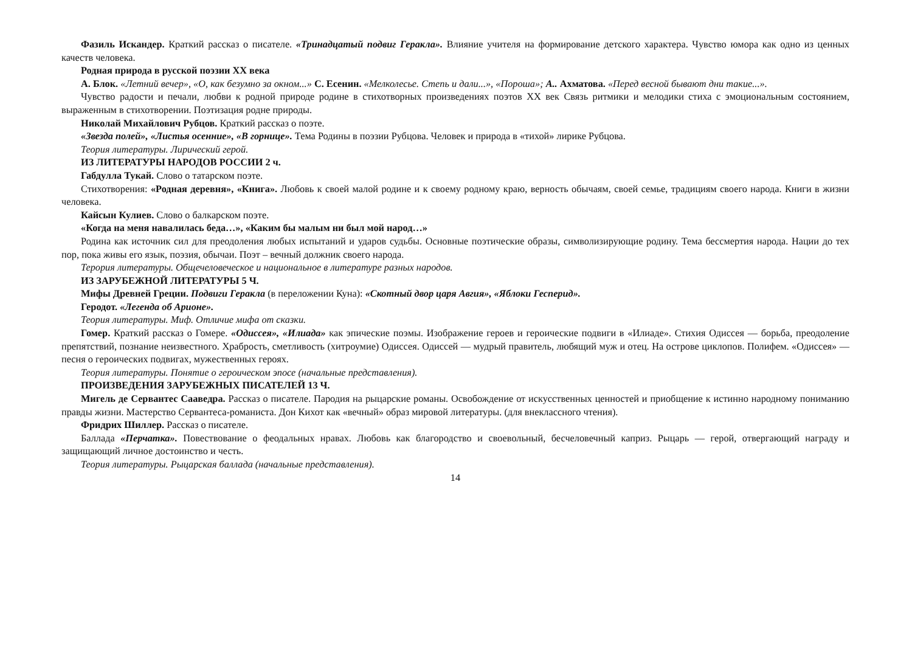Фазиль Искандер. Краткий рассказ о писателе. «Тринадцатый подвиг Геракла». Влияние учителя на формирование детского характера. Чувство юмора как одно из ценных качеств человека.
Родная природа в русской поэзии XX века
А. Блок. «Летний вечер», «О, как безумно за окном...» С. Есенин. «Мелколесье. Степь и дали...», «Пороша»; А.. Ахматова. «Перед весной бывают дни такие...».
Чувство радости и печали, любви к родной природе родине в стихотворных произведениях поэтов XX век Связь ритмики и мелодики стиха с эмоциональным состоянием, выраженным в стихотворении. Поэтизация родне природы.
Николай Михайлович Рубцов. Краткий рассказ о поэте.
«Звезда полей», «Листья осенние», «В горнице». Тема Родины в поэзии Рубцова. Человек и природа в «тихой» лирике Рубцова.
Теория литературы. Лирический герой.
ИЗ ЛИТЕРАТУРЫ НАРОДОВ РОССИИ 2 ч.
Габдулла Тукай. Слово о татарском поэте.
Стихотворения: «Родная деревня», «Книга». Любовь к своей малой родине и к своему родному краю, верность обычаям, своей семье, традициям своего народа. Книги в жизни человека.
Кайсын Кулиев. Слово о балкарском поэте.
«Когда на меня навалилась беда…», «Каким бы малым ни был мой народ…»
Родина как источник сил для преодоления любых испытаний и ударов судьбы. Основные поэтические образы, символизирующие родину. Тема бессмертия народа. Нации до тех пор, пока живы его язык, поэзия, обычаи. Поэт – вечный должник своего народа.
Терория литературы. Общечеловеческое и национальное в литературе разных народов.
ИЗ ЗАРУБЕЖНОЙ ЛИТЕРАТУРЫ 5 Ч.
Мифы Древней Греции. Подвиги Геракла (в переложении Куна): «Скотный двор царя Авгия», «Яблоки Гесперид».
Геродот. «Легенда об Арионе».
Теория литературы. Миф. Отличие мифа от сказки.
Гомер. Краткий рассказ о Гомере. «Одиссея», «Илиада» как эпические поэмы. Изображение героев и героические подвиги в «Илиаде». Стихия Одиссея — борьба, преодоление препятствий, познание неизвестного. Храбрость, сметливость (хитроумие) Одиссея. Одиссей — мудрый правитель, любящий муж и отец. На острове циклопов. Полифем. «Одиссея» — песня о героических подвигах, мужественных героях.
Теория литературы. Понятие о героическом эпосе (начальные представления).
ПРОИЗВЕДЕНИЯ ЗАРУБЕЖНЫХ ПИСАТЕЛЕЙ 13 Ч.
Мигель де Сервантес Сааведра. Рассказ о писателе. Пародия на рыцарские романы. Освобождение от искусственных ценностей и приобщение к истинно народному пониманию правды жизни. Мастерство Сервантеса-романиста. Дон Кихот как «вечный» образ мировой литературы. (для внеклассного чтения).
Фридрих Шиллер. Рассказ о писателе.
Баллада «Перчатка». Повествование о феодальных нравах. Любовь как благородство и своевольный, бесчеловечный каприз. Рыцарь — герой, отвергающий награду и защищающий личное достоинство и честь.
Теория литературы. Рыцарская баллада (начальные представления).
14